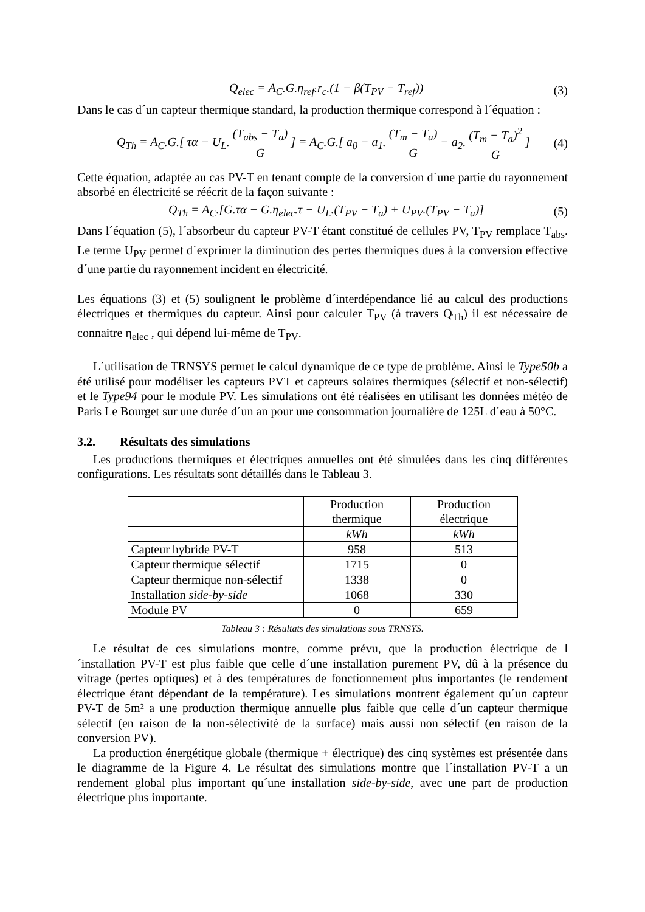Q<sub>elec</sub> = A<sub>C</sub>.G.η<sub>ref</sub>.r<sub>c</sub>.(1 − β(T<sub>PV</sub> − T<sub>ref</sub>)) (3)
Dans le cas d´un capteur thermique standard, la production thermique correspond à l´équation :
Q<sub>Th</sub> = A<sub>C</sub>.G.[ τα − U<sub>L</sub>. (T<sub>abs</sub> − T<sub>a</sub>) G ] = A<sub>C</sub>.G.[ a<sub>0</sub> − a<sub>1</sub>. (T<sub>m</sub> − T<sub>a</sub>) G − a<sub>2</sub>. (T<sub>m</sub> − T<sub>a</sub>)<sup>2</sup> G ] (4)
Cette équation, adaptée au cas PV-T en tenant compte de la conversion d´une partie du rayonnement absorbé en électricité se réécrit de la façon suivante :
Q<sub>Th</sub> = A<sub>C</sub>.[G.τα − G.η<sub>elec</sub>.τ − U<sub>L</sub>.(T<sub>PV</sub> − T<sub>a</sub>) + U<sub>PV</sub>.(T<sub>PV</sub> − T<sub>a</sub>)] (5)
Dans l´équation (5), l´absorbeur du capteur PV-T étant constitué de cellules PV, T<sub>PV</sub> remplace T<sub>abs</sub>. Le terme U<sub>PV</sub> permet d´exprimer la diminution des pertes thermiques dues à la conversion effective d´une partie du rayonnement incident en électricité.
Les équations (3) et (5) soulignent le problème d´interdépendance lié au calcul des productions électriques et thermiques du capteur. Ainsi pour calculer T<sub>PV</sub> (à travers Q<sub>Th</sub>) il est nécessaire de connaitre η<sub>elec</sub> , qui dépend lui-même de T<sub>PV</sub>.
L´utilisation de TRNSYS permet le calcul dynamique de ce type de problème. Ainsi le Type50b a été utilisé pour modéliser les capteurs PVT et capteurs solaires thermiques (sélectif et non-sélectif) et le Type94 pour le module PV. Les simulations ont été réalisées en utilisant les données météo de Paris Le Bourget sur une durée d´un an pour une consommation journalière de 125L d´eau à 50°C.
3.2. Résultats des simulations
Les productions thermiques et électriques annuelles ont été simulées dans les cinq différentes configurations. Les résultats sont détaillés dans le Tableau 3.
| | Production thermique | Production électrique |
| --- | --- | --- |
| | kWh | kWh |
| Capteur hybride PV-T | 958 | 513 |
| Capteur thermique sélectif | 1715 | 0 |
| Capteur thermique non-sélectif | 1338 | 0 |
| Installation side-by-side | 1068 | 330 |
| Module PV | 0 | 659 |
Tableau 3 : Résultats des simulations sous TRNSYS.
Le résultat de ces simulations montre, comme prévu, que la production électrique de l´installation PV-T est plus faible que celle d´une installation purement PV, dû à la présence du vitrage (pertes optiques) et à des températures de fonctionnement plus importantes (le rendement électrique étant dépendant de la température). Les simulations montrent également qu´un capteur PV-T de 5m² a une production thermique annuelle plus faible que celle d´un capteur thermique sélectif (en raison de la non-sélectivité de la surface) mais aussi non sélectif (en raison de la conversion PV).
La production énergétique globale (thermique + électrique) des cinq systèmes est présentée dans le diagramme de la Figure 4. Le résultat des simulations montre que l´installation PV-T a un rendement global plus important qu´une installation side-by-side, avec une part de production électrique plus importante.